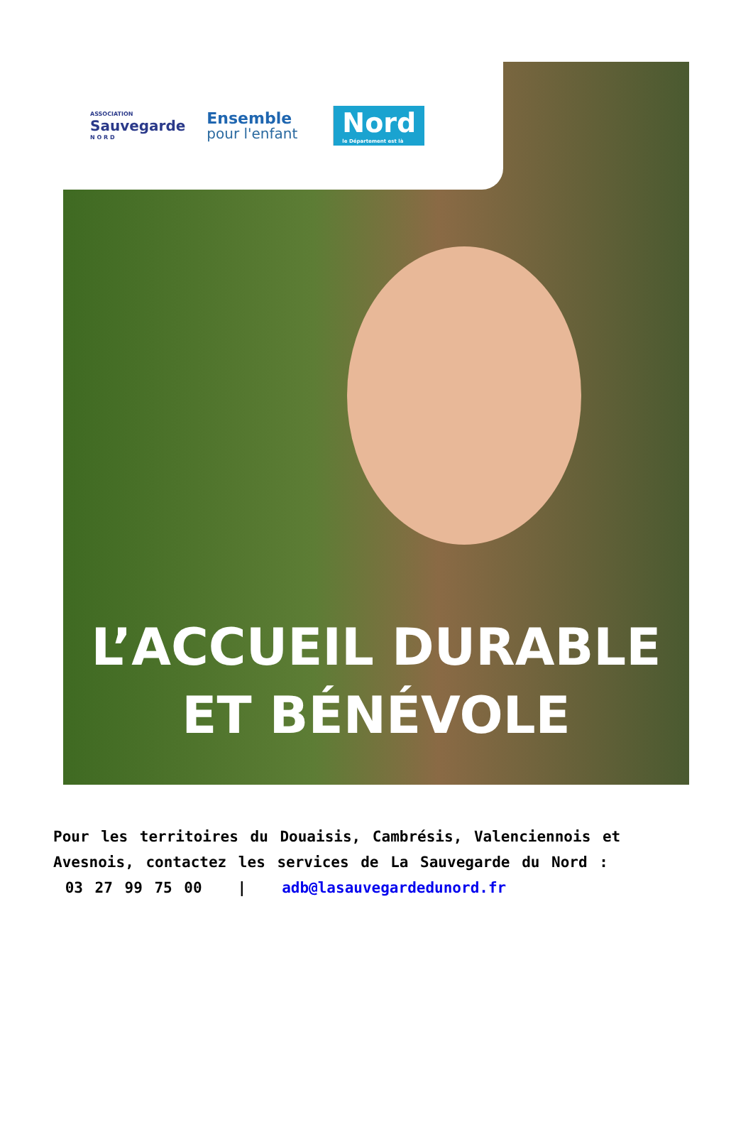ASSOCIATION
Sauvegarde
N O R D
Ensemble
pour l'enfant
Nord
le Département est là
L’ACCUEIL DURABLE
ET BÉNÉVOLE
Pour les territoires du Douaisis, Cambrésis, Valenciennois et Avesnois, contactez les services de La Sauvegarde du Nord :
03 27 99 75 00 | adb@lasauvegardedunord.fr